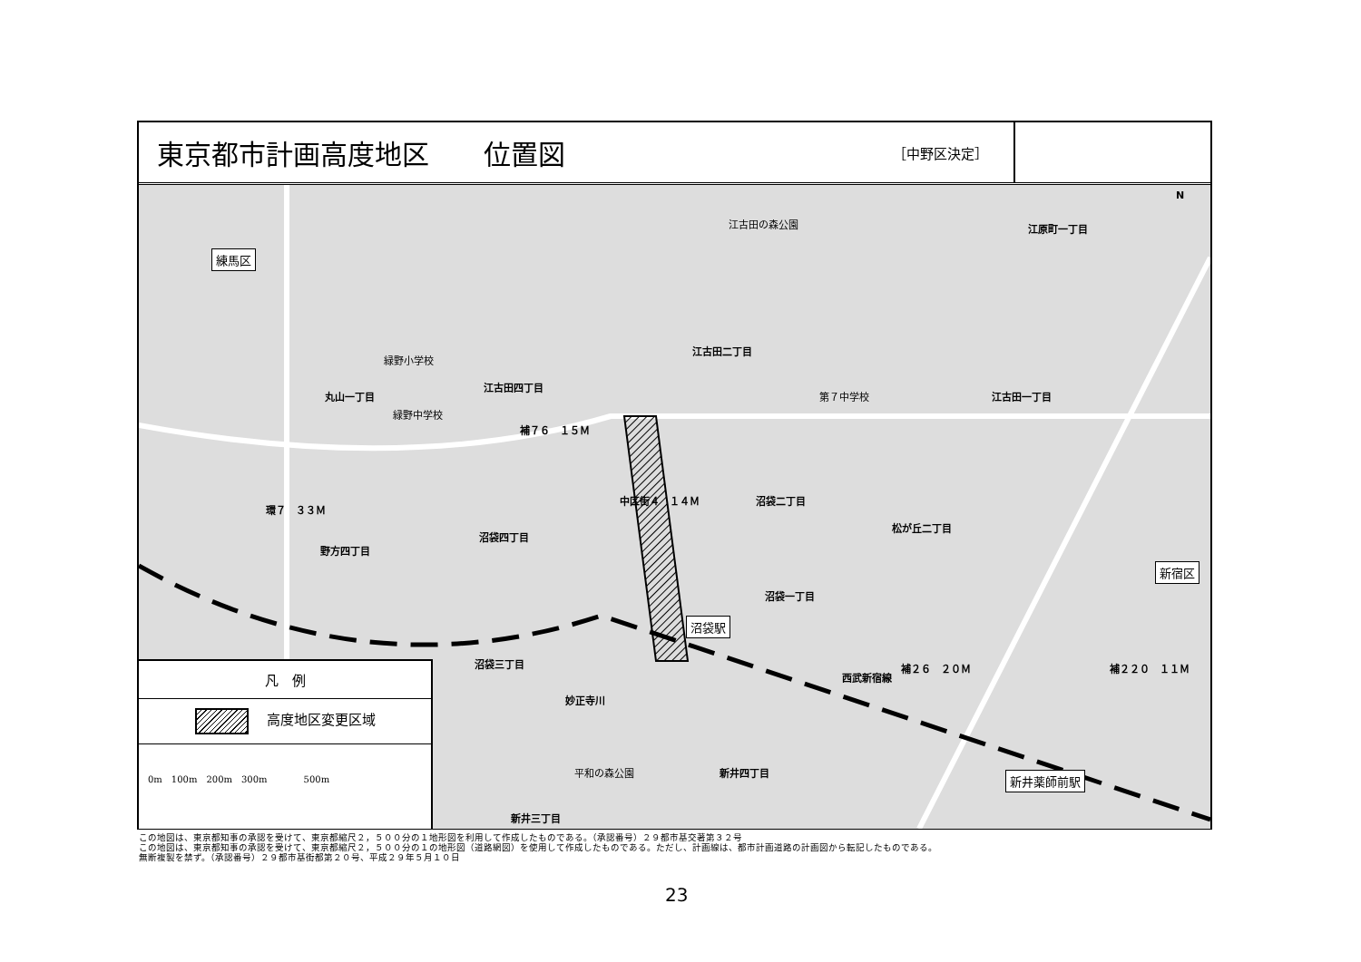東京都市計画高度地区　　位置図 ［中野区決定］
練馬区
江古田の森公園 江原町一丁目
江古田二丁目
緑野小学校
江古田四丁目
丸山一丁目 第７中学校 江古田一丁目
緑野中学校
補７６　１５Ｍ
環７　３３Ｍ
中区街４　１４Ｍ 沼袋二丁目
松が丘二丁目
沼袋四丁目
野方四丁目
新宿区
沼袋一丁目
沼袋駅
沼袋三丁目
西武新宿線
補２６　２０Ｍ 補２２０　１１Ｍ
妙正寺川
平和の森公園 新井四丁目 新井薬師前駅
新井三丁目
N
凡　例
高度地区変更区域
0m　100m　200m　300m　　　　500m
この地図は、東京都知事の承認を受けて、東京都縮尺２，５００分の１地形図を利用して作成したものである。（承認番号）２９都市基交著第３２号
この地図は、東京都知事の承認を受けて、東京都縮尺２，５００分の１の地形図（道路網図）を使用して作成したものである。ただし、計画線は、都市計画道路の計画図から転記したものである。
無断複製を禁ず。（承認番号）２９都市基街都第２０号、平成２９年５月１０日
23